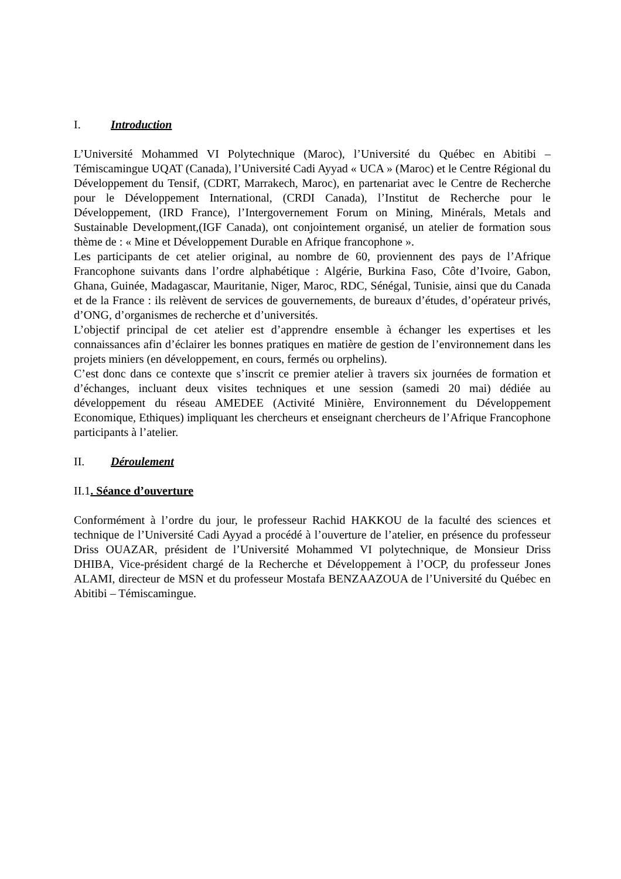I. Introduction
L’Université Mohammed VI Polytechnique (Maroc), l’Université du Québec en Abitibi – Témiscamingue UQAT (Canada), l’Université Cadi Ayyad « UCA » (Maroc) et le Centre Régional du Développement du Tensif, (CDRT, Marrakech, Maroc), en partenariat avec le Centre de Recherche pour le Développement International, (CRDI Canada), l’Institut de Recherche pour le Développement, (IRD France), l’Intergovernement Forum on Mining, Minérals, Metals and Sustainable Development,(IGF Canada), ont conjointement organisé, un atelier de formation sous thème de : « Mine et Développement Durable en Afrique francophone ».
Les participants de cet atelier original, au nombre de 60, proviennent des pays de l’Afrique Francophone suivants dans l’ordre alphabétique : Algérie, Burkina Faso, Côte d’Ivoire, Gabon, Ghana, Guinée, Madagascar, Mauritanie, Niger, Maroc, RDC, Sénégal, Tunisie, ainsi que du Canada et de la France : ils relèvent de services de gouvernements, de bureaux d’études, d’opérateur privés, d’ONG, d’organismes de recherche et d’universités.
L’objectif principal de cet atelier est d’apprendre ensemble à échanger les expertises et les connaissances afin d’éclairer les bonnes pratiques en matière de gestion de l’environnement dans les projets miniers (en développement, en cours, fermés ou orphelins).
C’est donc dans ce contexte que s’inscrit ce premier atelier à travers six journées de formation et d’échanges, incluant deux visites techniques et une session (samedi 20 mai) dédiée au développement du réseau AMEDEE (Activité Minière, Environnement du Développement Economique, Ethiques) impliquant les chercheurs et enseignant chercheurs de l’Afrique Francophone participants à l’atelier.
II. Déroulement
II.1. Séance d’ouverture
Conformément à l’ordre du jour, le professeur Rachid HAKKOU de la faculté des sciences et technique de l’Université Cadi Ayyad a procédé à l’ouverture de l’atelier, en présence du professeur Driss OUAZAR, président de l’Université Mohammed VI polytechnique, de Monsieur Driss DHIBA, Vice-président chargé de la Recherche et Développement à l’OCP, du professeur Jones ALAMI, directeur de MSN et du professeur Mostafa BENZAAZOUA de l’Université du Québec en Abitibi – Témiscamingue.